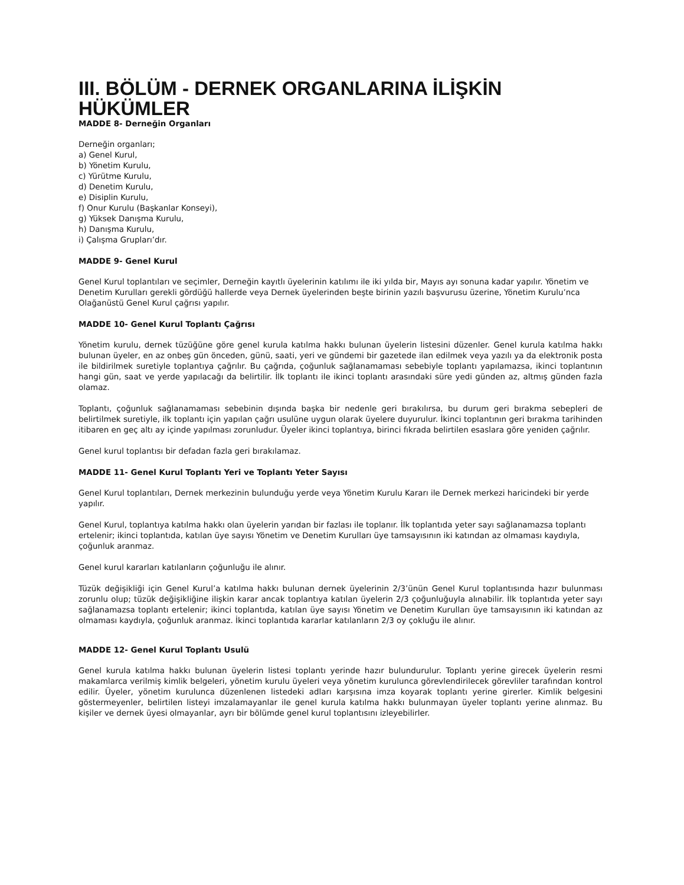III. BÖLÜM - DERNEK ORGANLARINA İLİŞKİN HÜKÜMLER
MADDE 8- Derneğin Organları
Derneğin organları;
a) Genel Kurul,
b) Yönetim Kurulu,
c) Yürütme Kurulu,
d) Denetim Kurulu,
e) Disiplin Kurulu,
f) Onur Kurulu (Başkanlar Konseyi),
g) Yüksek Danışma Kurulu,
h) Danışma Kurulu,
i) Çalışma Grupları’dır.
MADDE 9- Genel Kurul
Genel Kurul toplantıları ve seçimler, Derneğin kayıtlı üyelerinin katılımı ile iki yılda bir, Mayıs ayı sonuna kadar yapılır. Yönetim ve Denetim Kurulları gerekli gördüğü hallerde veya Dernek üyelerinden beşte birinin yazılı başvurusu üzerine, Yönetim Kurulu’nca Olağanüstü Genel Kurul çağrısı yapılır.
MADDE 10- Genel Kurul Toplantı Çağrısı
Yönetim kurulu, dernek tüzüğüne göre genel kurula katılma hakkı bulunan üyelerin listesini düzenler. Genel kurula katılma hakkı bulunan üyeler, en az onbeş gün önceden, günü, saati, yeri ve gündemi bir gazetede ilan edilmek veya yazılı ya da elektronik posta ile bildirilmek suretiyle toplantıya çağrılır. Bu çağrıda, çoğunluk sağlanamaması sebebiyle toplantı yapılamazsa, ikinci toplantının hangi gün, saat ve yerde yapılacağı da belirtilir. İlk toplantı ile ikinci toplantı arasındaki süre yedi günden az, altmış günden fazla olamaz.
Toplantı, çoğunluk sağlanamaması sebebinin dışında başka bir nedenle geri bırakılırsa, bu durum geri bırakma sebepleri de belirtilmek suretiyle, ilk toplantı için yapılan çağrı usulüne uygun olarak üyelere duyurulur. İkinci toplantının geri bırakma tarihinden itibaren en geç altı ay içinde yapılması zorunludur. Üyeler ikinci toplantıya, birinci fıkrada belirtilen esaslara göre yeniden çağrılır.
Genel kurul toplantısı bir defadan fazla geri bırakılamaz.
MADDE 11- Genel Kurul Toplantı Yeri ve Toplantı Yeter Sayısı
Genel Kurul toplantıları, Dernek merkezinin bulunduğu yerde veya Yönetim Kurulu Kararı ile Dernek merkezi haricindeki bir yerde yapılır.
Genel Kurul, toplantıya katılma hakkı olan üyelerin yarıdan bir fazlası ile toplanır. İlk toplantıda yeter sayı sağlanamazsa toplantı ertelenir; ikinci toplantıda, katılan üye sayısı Yönetim ve Denetim Kurulları üye tamsayısının iki katından az olmaması kaydıyla, çoğunluk aranmaz.
Genel kurul kararları katılanların çoğunluğu ile alınır.
Tüzük değişikliği için Genel Kurul’a katılma hakkı bulunan dernek üyelerinin 2/3’ünün Genel Kurul toplantısında hazır bulunması zorunlu olup; tüzük değişikliğine ilişkin karar ancak toplantıya katılan üyelerin 2/3 çoğunluğuyla alınabilir. İlk toplantıda yeter sayı sağlanamazsa toplantı ertelenir; ikinci toplantıda, katılan üye sayısı Yönetim ve Denetim Kurulları üye tamsayısının iki katından az olmaması kaydıyla, çoğunluk aranmaz. İkinci toplantıda kararlar katılanların 2/3 oy çokluğu ile alınır.
MADDE 12- Genel Kurul Toplantı Usulü
Genel kurula katılma hakkı bulunan üyelerin listesi toplantı yerinde hazır bulundurulur. Toplantı yerine girecek üyelerin resmi makamlarca verilmiş kimlik belgeleri, yönetim kurulu üyeleri veya yönetim kurulunca görevlendirilecek görevliler tarafından kontrol edilir. Üyeler, yönetim kurulunca düzenlenen listedeki adları karşısına imza koyarak toplantı yerine girerler. Kimlik belgesini göstermeyenler, belirtilen listeyi imzalamayanlar ile genel kurula katılma hakkı bulunmayan üyeler toplantı yerine alınmaz. Bu kişiler ve dernek üyesi olmayanlar, ayrı bir bölümde genel kurul toplantısını izleyebilirler.